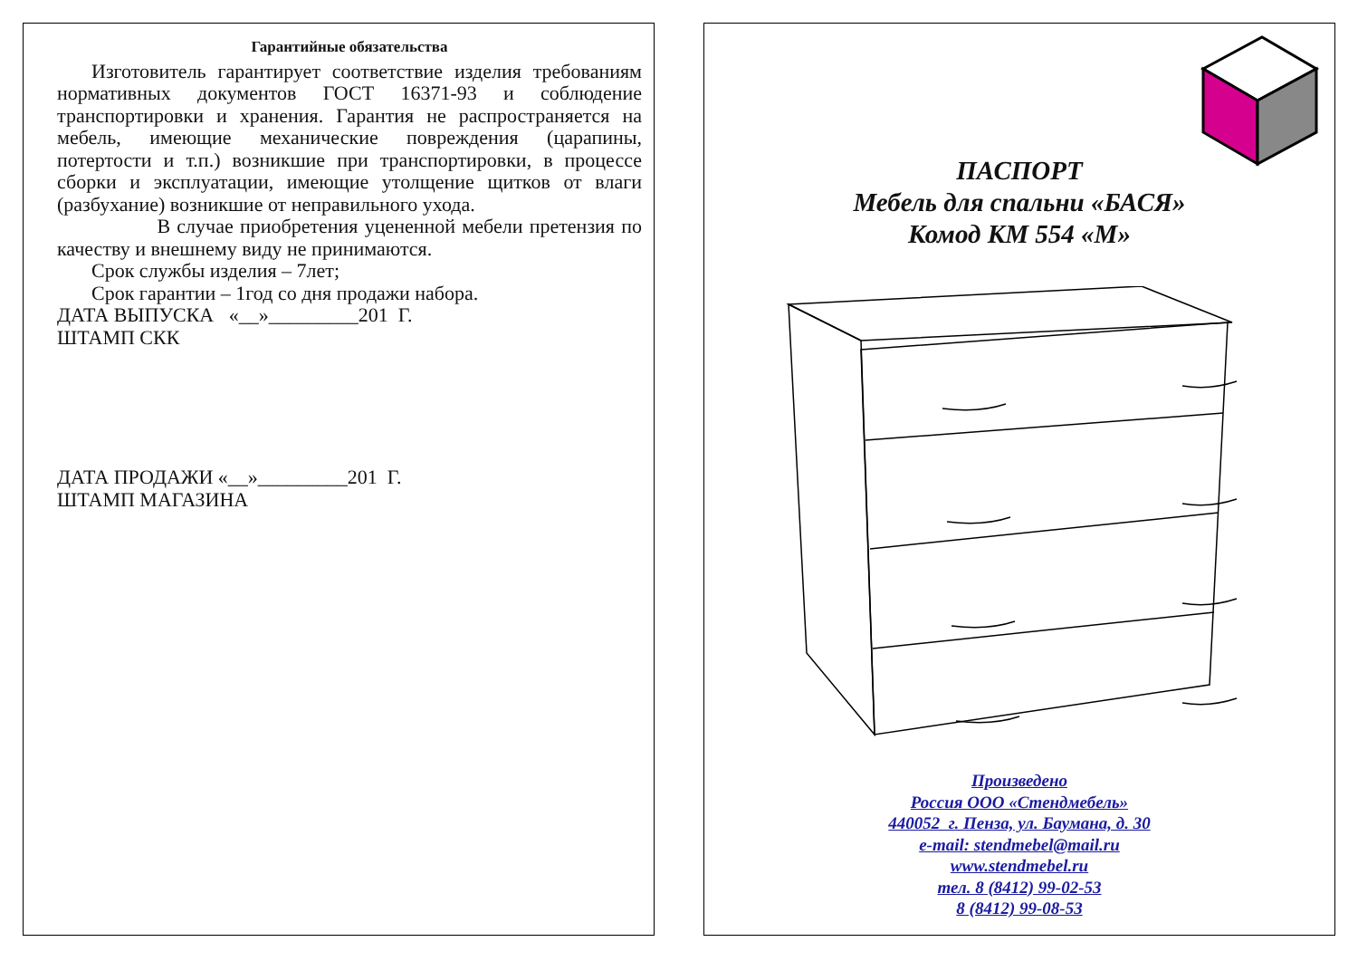Гарантийные обязательства
Изготовитель гарантирует соответствие изделия требованиям нормативных документов ГОСТ 16371-93 и соблюдение транспортировки и хранения. Гарантия не распространяется на мебель, имеющие механические повреждения (царапины, потертости и т.п.) возникшие при транспортировки, в процессе сборки и эксплуатации, имеющие утолщение щитков от влаги (разбухание) возникшие от неправильного ухода.
В случае приобретения уцененной мебели претензия по качеству и внешнему виду не принимаются.
Срок службы изделия – 7лет;
Срок гарантии – 1год со дня продажи набора.
ДАТА ВЫПУСКА «__»_________201 Г.
ШТАМП СКК
ДАТА ПРОДАЖИ «__»_________201 Г.
ШТАМП МАГАЗИНА
ПАСПОРТ
Мебель для спальни «БАСЯ»
Комод КМ 554 «М»
Произведено
Россия ООО «Стендмебель»
440052 г. Пенза, ул. Баумана, д. 30
e-mail: stendmebel@mail.ru
www.stendmebel.ru
тел. 8 (8412) 99-02-53
8 (8412) 99-08-53